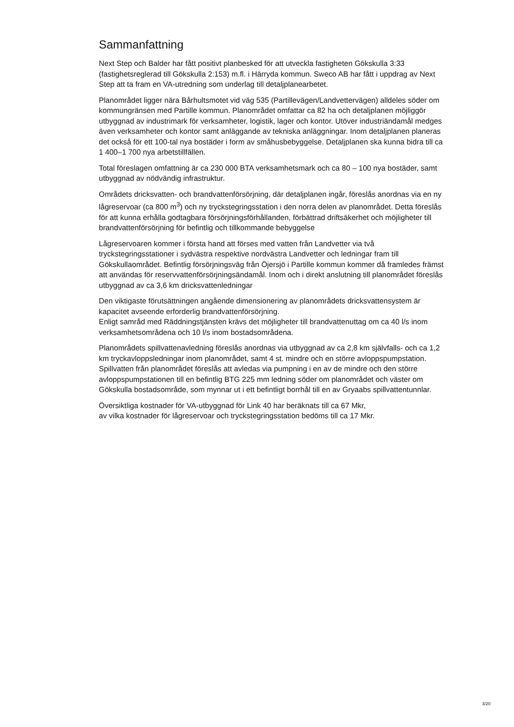Sammanfattning
Next Step och Balder har fått positivt planbesked för att utveckla fastigheten Gökskulla 3:33 (fastighetsreglerad till Gökskulla 2:153) m.fl. i Härryda kommun. Sweco AB har fått i uppdrag av Next Step att ta fram en VA-utredning som underlag till detaljplanearbetet.
Planområdet ligger nära Bårhultsmotet vid väg 535 (Partillevägen/Landvettervägen) alldeles söder om kommungränsen med Partille kommun. Planområdet omfattar ca 82 ha och detaljplanen möjliggör utbyggnad av industrimark för verksamheter, logistik, lager och kontor. Utöver industriändamål medges även verksamheter och kontor samt anläggande av tekniska anläggningar. Inom detaljplanen planeras det också för ett 100-tal nya bostäder i form av småhusbebyggelse. Detaljplanen ska kunna bidra till ca 1 400–1 700 nya arbetstillfällen.
Total föreslagen omfattning är ca 230 000 BTA verksamhetsmark och ca 80 – 100 nya bostäder, samt utbyggnad av nödvändig infrastruktur.
Områdets dricksvatten- och brandvattenförsörjning, där detaljplanen ingår, föreslås anordnas via en ny lågreservoar (ca 800 m<sup>3</sup>) och ny tryckstegringsstation i den norra delen av planområdet. Detta föreslås för att kunna erhålla godtagbara försörjningsförhållanden, förbättrad driftsäkerhet och möjligheter till brandvattenförsörjning för befintlig och tillkommande bebyggelse
Lågreservoaren kommer i första hand att förses med vatten från Landvetter via två tryckstegringsstationer i sydvästra respektive nordvästra Landvetter och ledningar fram till Gökskullaområdet. Befintlig försörjningsväg från Öjersjö i Partille kommun kommer då framledes främst att användas för reservvattenförsörjningsändamål. Inom och i direkt anslutning till planområdet föreslås utbyggnad av ca 3,6 km dricksvattenledningar
Den viktigaste förutsättningen angående dimensionering av planområdets dricksvattensystem är kapacitet avseende erforderlig brandvattenförsörjning.
Enligt samråd med Räddningstjänsten krävs det möjligheter till brandvattenuttag om ca 40 l/s inom verksamhetsområdena och 10 l/s inom bostadsområdena.
Planområdets spillvattenavledning föreslås anordnas via utbyggnad av ca 2,8 km självfalls- och ca 1,2 km tryckavloppsledningar inom planområdet, samt 4 st. mindre och en större avloppspumpstation. Spillvatten från planområdet föreslås att avledas via pumpning i en av de mindre och den större avloppspumpstationen till en befintlig BTG 225 mm ledning söder om planområdet och väster om Gökskulla bostadsområde, som mynnar ut i ett befintligt borrhål till en av Gryaabs spillvattentunnlar.
Översiktliga kostnader för VA-utbyggnad för Link 40 har beräknats till ca 67 Mkr,
av vilka kostnader för lågreservoar och tryckstegringsstation bedöms till ca 17 Mkr.
3/20